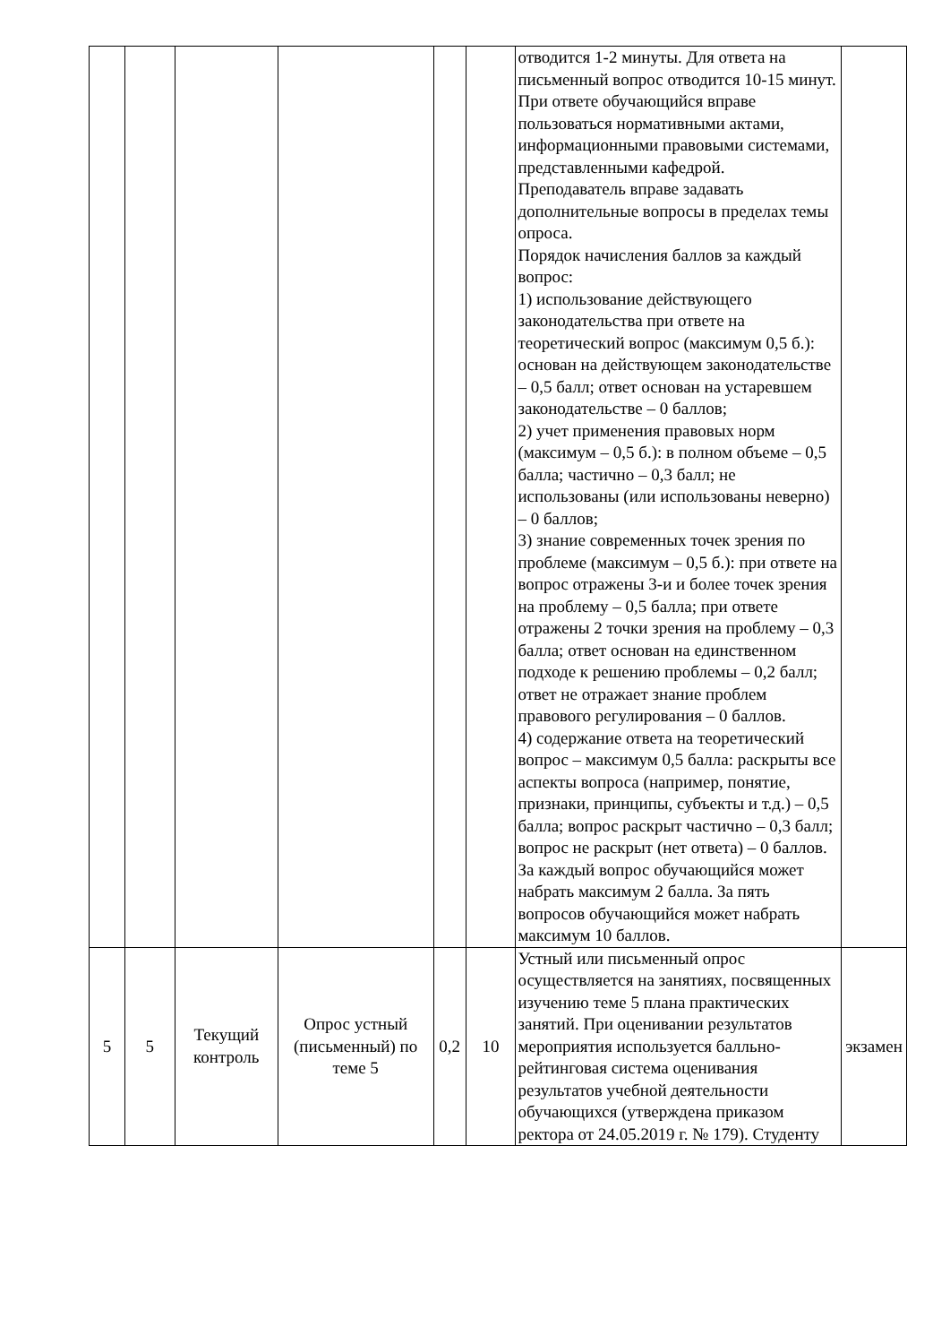| | | | | | | отводится 1-2 минуты. Для ответа на письменный вопрос отводится 10-15 минут. При ответе обучающийся вправе пользоваться нормативными актами, информационными правовыми системами, представленными кафедрой. Преподаватель вправе задавать дополнительные вопросы в пределах темы опроса. Порядок начисления баллов за каждый вопрос: 1) использование действующего законодательства при ответе на теоретический вопрос (максимум 0,5 б.): основан на действующем законодательстве – 0,5 балл; ответ основан на устаревшем законодательстве – 0 баллов; 2) учет применения правовых норм (максимум – 0,5 б.): в полном объеме – 0,5 балла; частично – 0,3 балл; не использованы (или использованы неверно) – 0 баллов; 3) знание современных точек зрения по проблеме (максимум – 0,5 б.): при ответе на вопрос отражены 3-и и более точек зрения на проблему – 0,5 балла; при ответе отражены 2 точки зрения на проблему – 0,3 балла; ответ основан на единственном подходе к решению проблемы – 0,2 балл; ответ не отражает знание проблем правового регулирования – 0 баллов. 4) содержание ответа на теоретический вопрос – максимум 0,5 балла: раскрыты все аспекты вопроса (например, понятие, признаки, принципы, субъекты и т.д.) – 0,5 балла; вопрос раскрыт частично – 0,3 балл; вопрос не раскрыт (нет ответа) – 0 баллов. За каждый вопрос обучающийся может набрать максимум 2 балла. За пять вопросов обучающийся может набрать максимум 10 баллов. | |
| 5 | 5 | Текущий контроль | Опрос устный (письменный) по теме 5 | 0,2 | 10 | Устный или письменный опрос осуществляется на занятиях, посвященных изучению теме 5 плана практических занятий. При оценивании результатов мероприятия используется балльно-рейтинговая система оценивания результатов учебной деятельности обучающихся (утверждена приказом ректора от 24.05.2019 г. № 179). Студенту | экзамен |